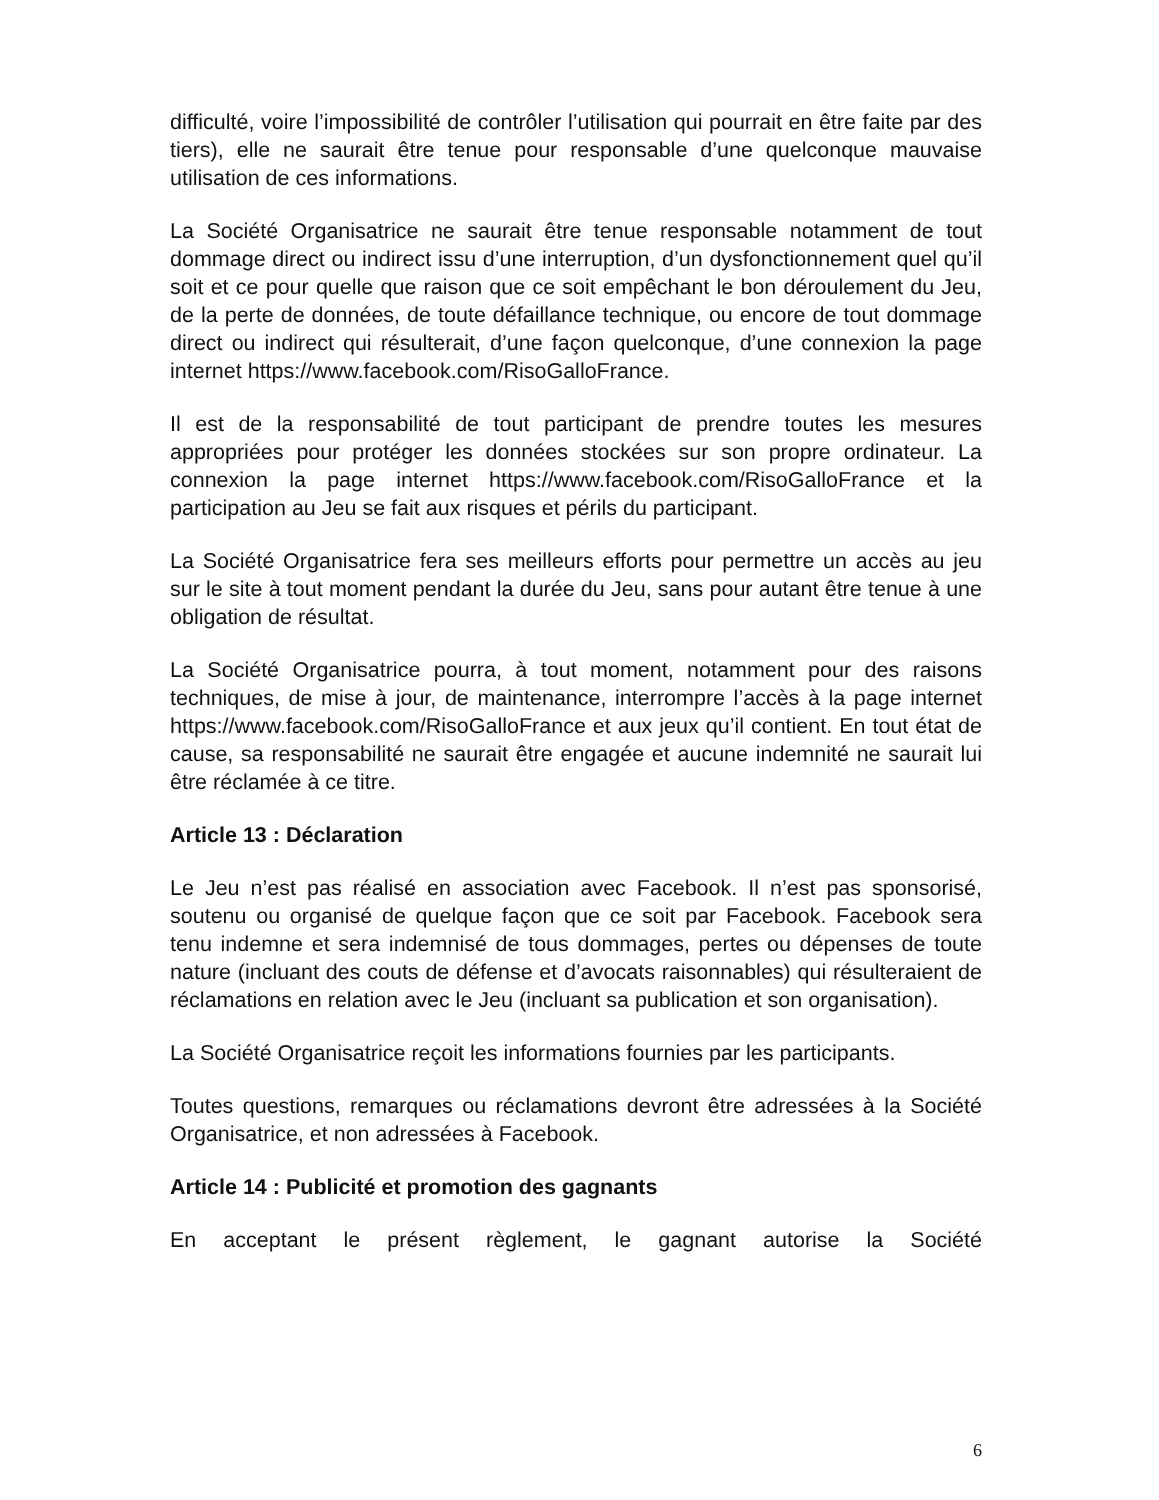difficulté, voire l’impossibilité de contrôler l’utilisation qui pourrait en être faite par des tiers), elle ne saurait être tenue pour responsable d’une quelconque mauvaise utilisation de ces informations.
La Société Organisatrice ne saurait être tenue responsable notamment de tout dommage direct ou indirect issu d’une interruption, d’un dysfonctionnement quel qu’il soit et ce pour quelle que raison que ce soit empêchant le bon déroulement du Jeu, de la perte de données, de toute défaillance technique, ou encore de tout dommage direct ou indirect qui résulterait, d’une façon quelconque, d’une connexion la page internet https://www.facebook.com/RisoGalloFrance.
Il est de la responsabilité de tout participant de prendre toutes les mesures appropriées pour protéger les données stockées sur son propre ordinateur. La connexion la page internet https://www.facebook.com/RisoGalloFrance et la participation au Jeu se fait aux risques et périls du participant.
La Société Organisatrice fera ses meilleurs efforts pour permettre un accès au jeu sur le site à tout moment pendant la durée du Jeu, sans pour autant être tenue à une obligation de résultat.
La Société Organisatrice pourra, à tout moment, notamment pour des raisons techniques, de mise à jour, de maintenance, interrompre l’accès à la page internet https://www.facebook.com/RisoGalloFrance et aux jeux qu’il contient. En tout état de cause, sa responsabilité ne saurait être engagée et aucune indemnité ne saurait lui être réclamée à ce titre.
Article 13 : Déclaration
Le Jeu n’est pas réalisé en association avec Facebook. Il n’est pas sponsorisé, soutenu ou organisé de quelque façon que ce soit par Facebook. Facebook sera tenu indemne et sera indemnisé de tous dommages, pertes ou dépenses de toute nature (incluant des couts de défense et d’avocats raisonnables) qui résulteraient de réclamations en relation avec le Jeu (incluant sa publication et son organisation).
La Société Organisatrice reçoit les informations fournies par les participants.
Toutes questions, remarques ou réclamations devront être adressées à la Société Organisatrice, et non adressées à Facebook.
Article 14 : Publicité et promotion des gagnants
En acceptant le présent règlement, le gagnant autorise la Société
6